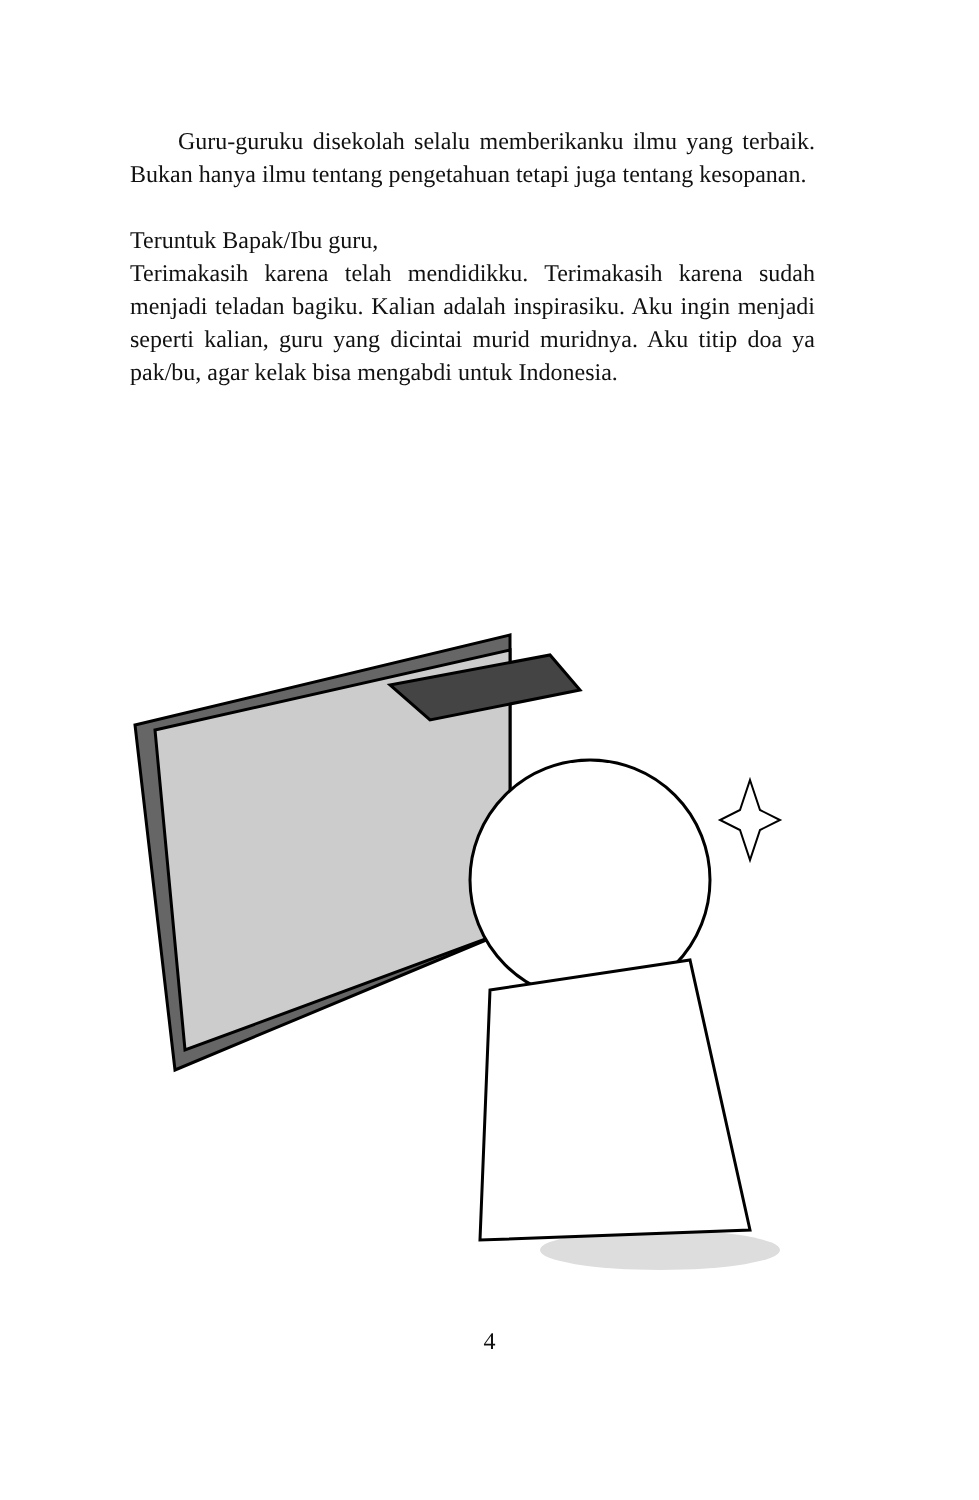Guru-guruku disekolah selalu memberikanku ilmu yang terbaik. Bukan hanya ilmu tentang pengetahuan tetapi juga tentang kesopanan.
Teruntuk Bapak/Ibu guru,
Terimakasih karena telah mendidikku. Terimakasih karena sudah menjadi teladan bagiku. Kalian adalah inspirasiku. Aku ingin menjadi seperti kalian, guru yang dicintai murid muridnya. Aku titip doa ya pak/bu, agar kelak bisa mengabdi untuk Indonesia.
4